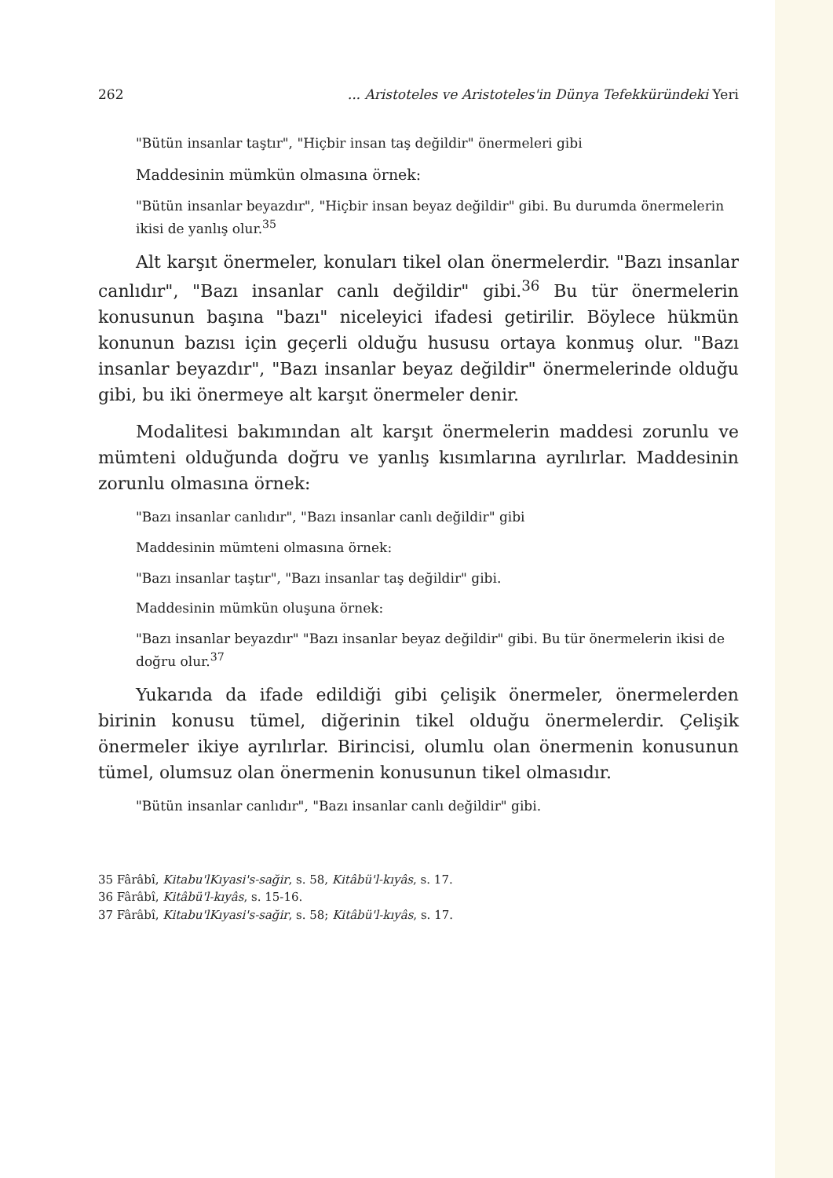262... Aristoteles ve Aristoteles'in Dünya Tefekküründeki Yeri
"Bütün insanlar taştır", "Hiçbir insan taş değildir" önermeleri gibi
Maddesinin mümkün olmasına örnek:
"Bütün insanlar beyazdır", "Hiçbir insan beyaz değildir" gibi. Bu durumda önermelerin ikisi de yanlış olur.<sup>35</sup>
Alt karşıt önermeler, konuları tikel olan önermelerdir. "Bazı insanlar canlıdır", "Bazı insanlar canlı değildir" gibi.<sup>36</sup> Bu tür önermelerin konusunun başına "bazı" niceleyici ifadesi getirilir. Böylece hükmün konunun bazısı için geçerli olduğu hususu ortaya konmuş olur. "Bazı insanlar beyazdır", "Bazı insanlar beyaz değildir" önermelerinde olduğu gibi, bu iki önermeye alt karşıt önermeler denir.
Modalitesi bakımından alt karşıt önermelerin maddesi zorunlu ve mümteni olduğunda doğru ve yanlış kısımlarına ayrılırlar. Maddesinin zorunlu olmasına örnek:
"Bazı insanlar canlıdır", "Bazı insanlar canlı değildir" gibi
Maddesinin mümteni olmasına örnek:
"Bazı insanlar taştır", "Bazı insanlar taş değildir" gibi.
Maddesinin mümkün oluşuna örnek:
"Bazı insanlar beyazdır" "Bazı insanlar beyaz değildir" gibi. Bu tür önermelerin ikisi de doğru olur.<sup>37</sup>
Yukarıda da ifade edildiği gibi çelişik önermeler, önermelerden birinin konusu tümel, diğerinin tikel olduğu önermelerdir. Çelişik önermeler ikiye ayrılırlar. Birincisi, olumlu olan önermenin konusunun tümel, olumsuz olan önermenin konusunun tikel olmasıdır.
"Bütün insanlar canlıdır", "Bazı insanlar canlı değildir" gibi.
35 Fârâbî, Kitabu'lKıyasi's-sağir, s. 58, Kitâbü'l-kıyâs, s. 17.
36 Fârâbî, Kitâbü'l-kıyâs, s. 15-16.
37 Fârâbî, Kitabu'lKıyasi's-sağir, s. 58; Kitâbü'l-kıyâs, s. 17.